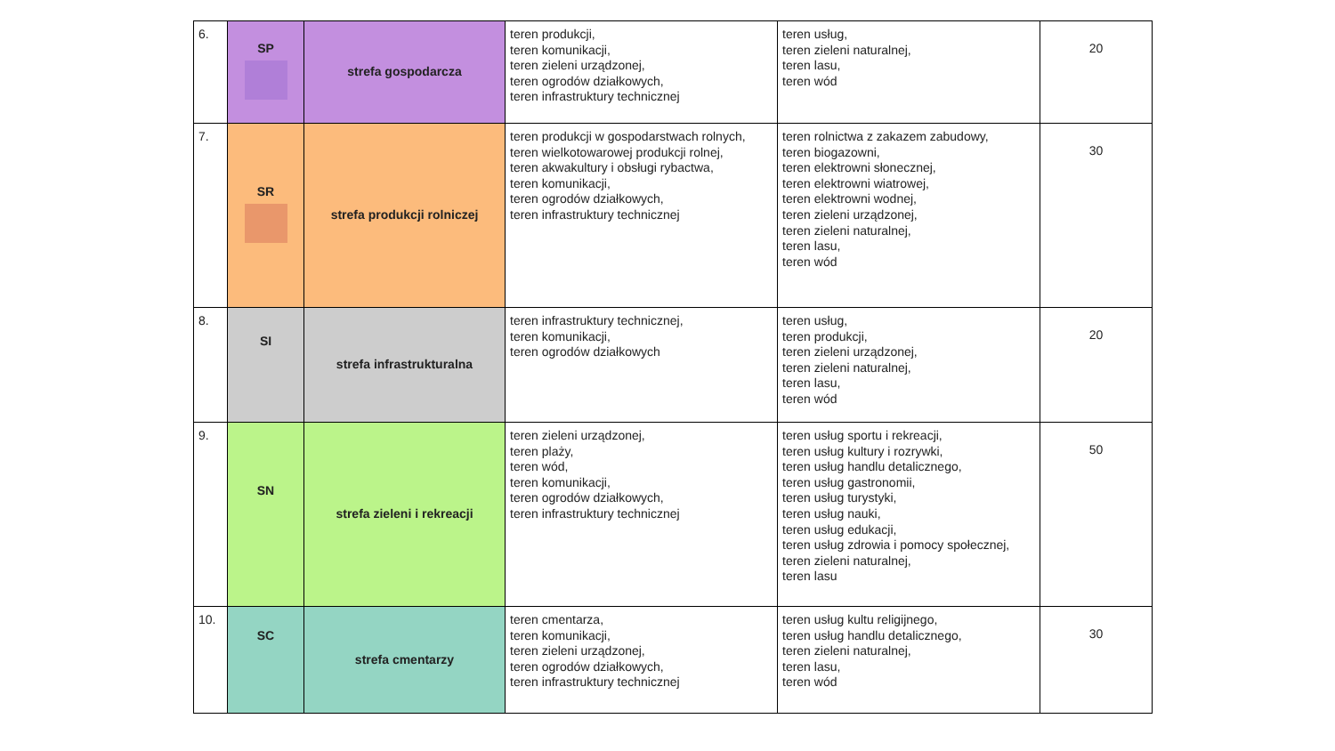| 6. | SP | strefa gospodarcza | teren produkcji, teren komunikacji, teren zieleni urządzonej, teren ogrodów działkowych, teren infrastruktury technicznej | teren usług, teren zieleni naturalnej, teren lasu, teren wód | 20 |
| 7. | SR | strefa produkcji rolniczej | teren produkcji w gospodarstwach rolnych, teren wielkotowarowej produkcji rolnej, teren akwakultury i obsługi rybactwa, teren komunikacji, teren ogrodów działkowych, teren infrastruktury technicznej | teren rolnictwa z zakazem zabudowy, teren biogazowni, teren elektrowni słonecznej, teren elektrowni wiatrowej, teren elektrowni wodnej, teren zieleni urządzonej, teren zieleni naturalnej, teren lasu, teren wód | 30 |
| 8. | SI | strefa infrastrukturalna | teren infrastruktury technicznej, teren komunikacji, teren ogrodów działkowych | teren usług, teren produkcji, teren zieleni urządzonej, teren zieleni naturalnej, teren lasu, teren wód | 20 |
| 9. | SN | strefa zieleni i rekreacji | teren zieleni urządzonej, teren plaży, teren wód, teren komunikacji, teren ogrodów działkowych, teren infrastruktury technicznej | teren usług sportu i rekreacji, teren usług kultury i rozrywki, teren usług handlu detalicznego, teren usług gastronomii, teren usług turystyki, teren usług nauki, teren usług edukacji, teren usług zdrowia i pomocy społecznej, teren zieleni naturalnej, teren lasu | 50 |
| 10. | SC | strefa cmentarzy | teren cmentarza, teren komunikacji, teren zieleni urządzonej, teren ogrodów działkowych, teren infrastruktury technicznej | teren usług kultu religijnego, teren usług handlu detalicznego, teren zieleni naturalnej, teren lasu, teren wód | 30 |